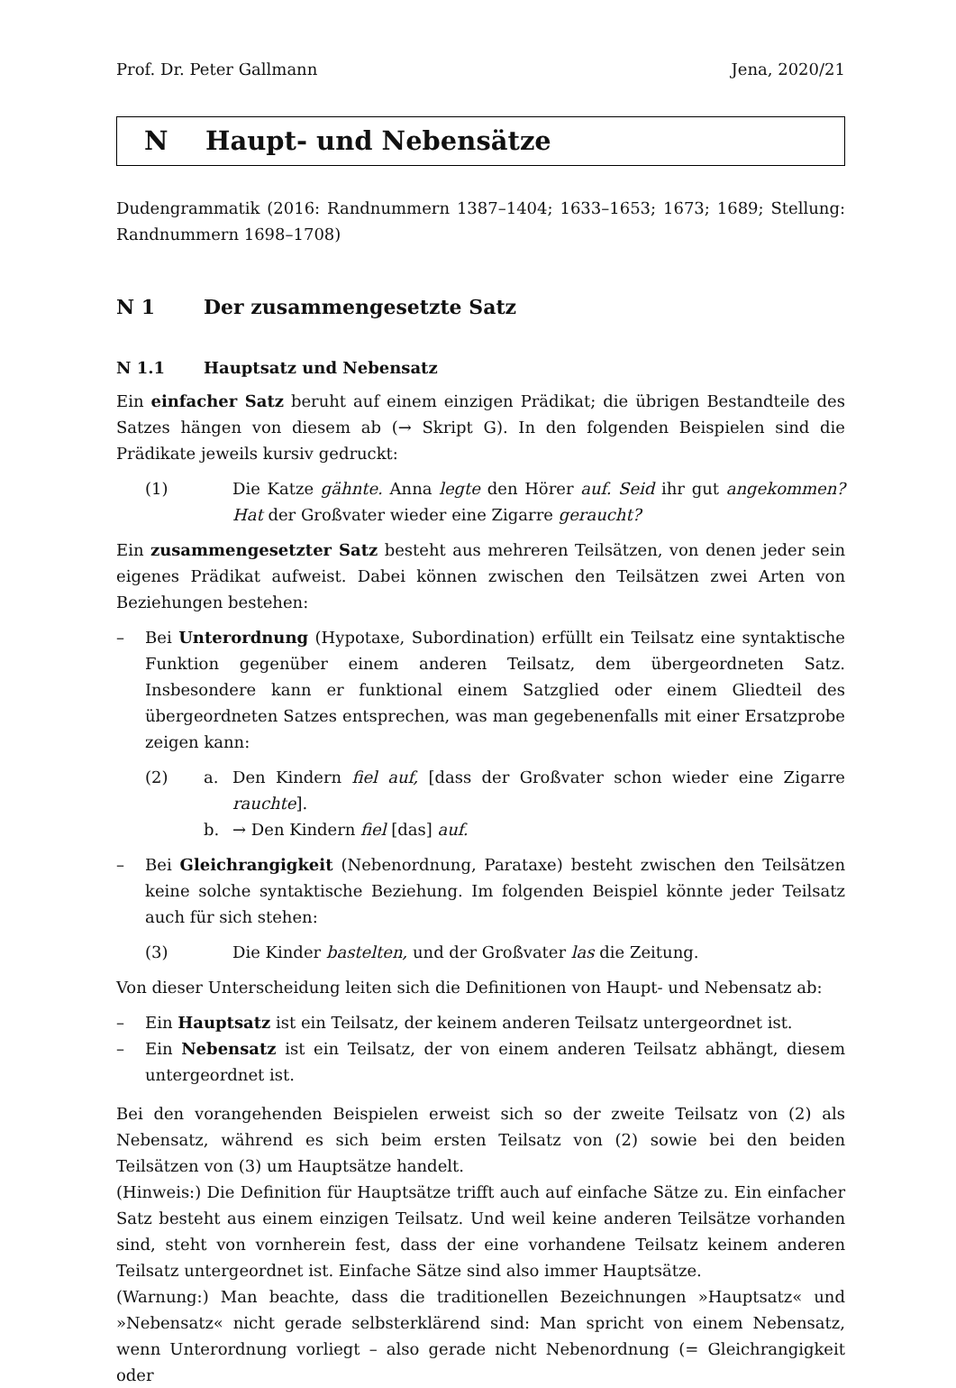Prof. Dr. Peter Gallmann Jena, 2020/21
N Haupt- und Nebensätze
Dudengrammatik (2016: Randnummern 1387–1404; 1633–1653; 1673; 1689; Stellung: Randnummern 1698–1708)
N 1 Der zusammengesetzte Satz
N 1.1 Hauptsatz und Nebensatz
Ein einfacher Satz beruht auf einem einzigen Prädikat; die übrigen Bestandteile des Satzes hängen von diesem ab (→ Skript G). In den folgenden Beispielen sind die Prädikate jeweils kursiv gedruckt:
(1) Die Katze gähnte. Anna legte den Hörer auf. Seid ihr gut angekommen? Hat der Großvater wieder eine Zigarre geraucht?
Ein zusammengesetzter Satz besteht aus mehreren Teilsätzen, von denen jeder sein eigenes Prädikat aufweist. Dabei können zwischen den Teilsätzen zwei Arten von Beziehungen bestehen:
– Bei Unterordnung (Hypotaxe, Subordination) erfüllt ein Teilsatz eine syntaktische Funktion gegenüber einem anderen Teilsatz, dem übergeordneten Satz. Insbesondere kann er funktional einem Satzglied oder einem Gliedteil des übergeordneten Satzes entsprechen, was man gegebenenfalls mit einer Ersatzprobe zeigen kann:
(2) a. Den Kindern fiel auf, [dass der Großvater schon wieder eine Zigarre rauchte].
b. → Den Kindern fiel [das] auf.
– Bei Gleichrangigkeit (Nebenordnung, Parataxe) besteht zwischen den Teilsätzen keine solche syntaktische Beziehung. Im folgenden Beispiel könnte jeder Teilsatz auch für sich stehen:
(3) Die Kinder bastelten, und der Großvater las die Zeitung.
Von dieser Unterscheidung leiten sich die Definitionen von Haupt- und Nebensatz ab:
– Ein Hauptsatz ist ein Teilsatz, der keinem anderen Teilsatz untergeordnet ist.
– Ein Nebensatz ist ein Teilsatz, der von einem anderen Teilsatz abhängt, diesem untergeordnet ist.
Bei den vorangehenden Beispielen erweist sich so der zweite Teilsatz von (2) als Nebensatz, während es sich beim ersten Teilsatz von (2) sowie bei den beiden Teilsätzen von (3) um Hauptsätze handelt.
(Hinweis:) Die Definition für Hauptsätze trifft auch auf einfache Sätze zu. Ein einfacher Satz besteht aus einem einzigen Teilsatz. Und weil keine anderen Teilsätze vorhanden sind, steht von vornherein fest, dass der eine vorhandene Teilsatz keinem anderen Teilsatz untergeordnet ist. Einfache Sätze sind also immer Hauptsätze.
(Warnung:) Man beachte, dass die traditionellen Bezeichnungen »Hauptsatz« und »Nebensatz« nicht gerade selbsterklärend sind: Man spricht von einem Nebensatz, wenn Unterordnung vorliegt – also gerade nicht Nebenordnung (= Gleichrangigkeit oder